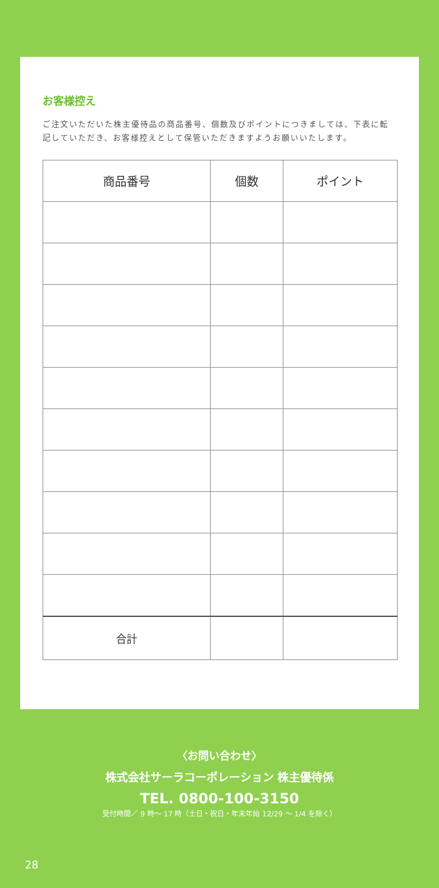お客様控え
ご注文いただいた株主優待品の商品番号、個数及びポイントにつきましては、下表に転記していただき、お客様控えとして保管いただきますようお願いいたします。
| 商品番号 | 個数 | ポイント |
| --- | --- | --- |
| 合計 | | |
〈お問い合わせ〉
株式会社サーラコーポレーション 株主優待係
TEL. 0800-100-3150
受付時間／ 9 時～ 17 時（土日・祝日・年末年始 12/29 ～ 1/4 を除く）
28